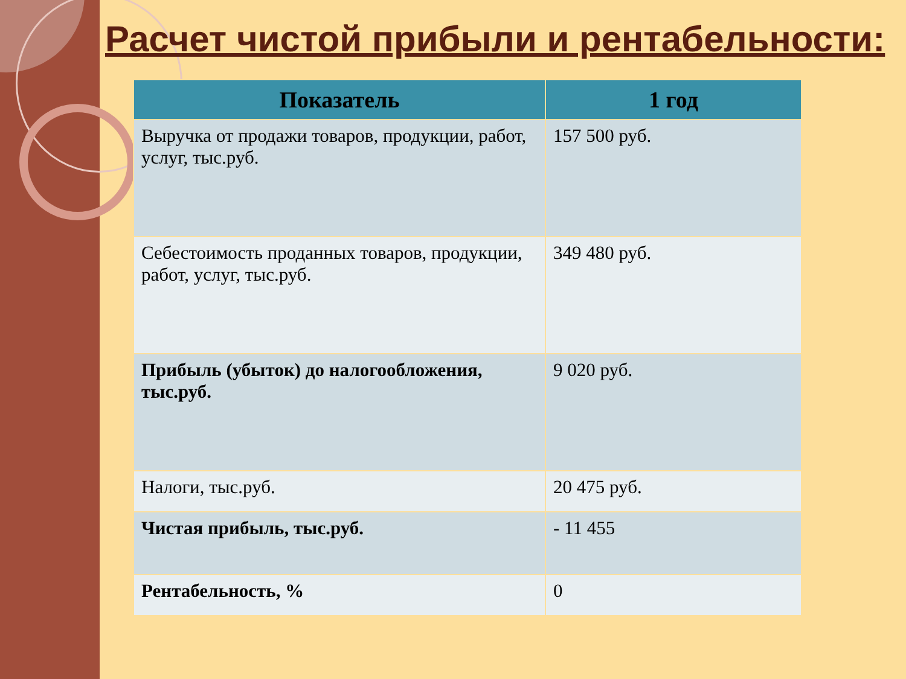Расчет чистой прибыли и рентабельности:
| Показатель | 1 год |
| --- | --- |
| Выручка от продажи товаров, продукции, работ, услуг, тыс.руб. | 157 500 руб. |
| Себестоимость проданных товаров, продукции, работ, услуг, тыс.руб. | 349 480 руб. |
| Прибыль (убыток) до налогообложения, тыс.руб. | 9 020 руб. |
| Налоги, тыс.руб. | 20 475 руб. |
| Чистая прибыль, тыс.руб. | - 11 455 |
| Рентабельность, % | 0 |